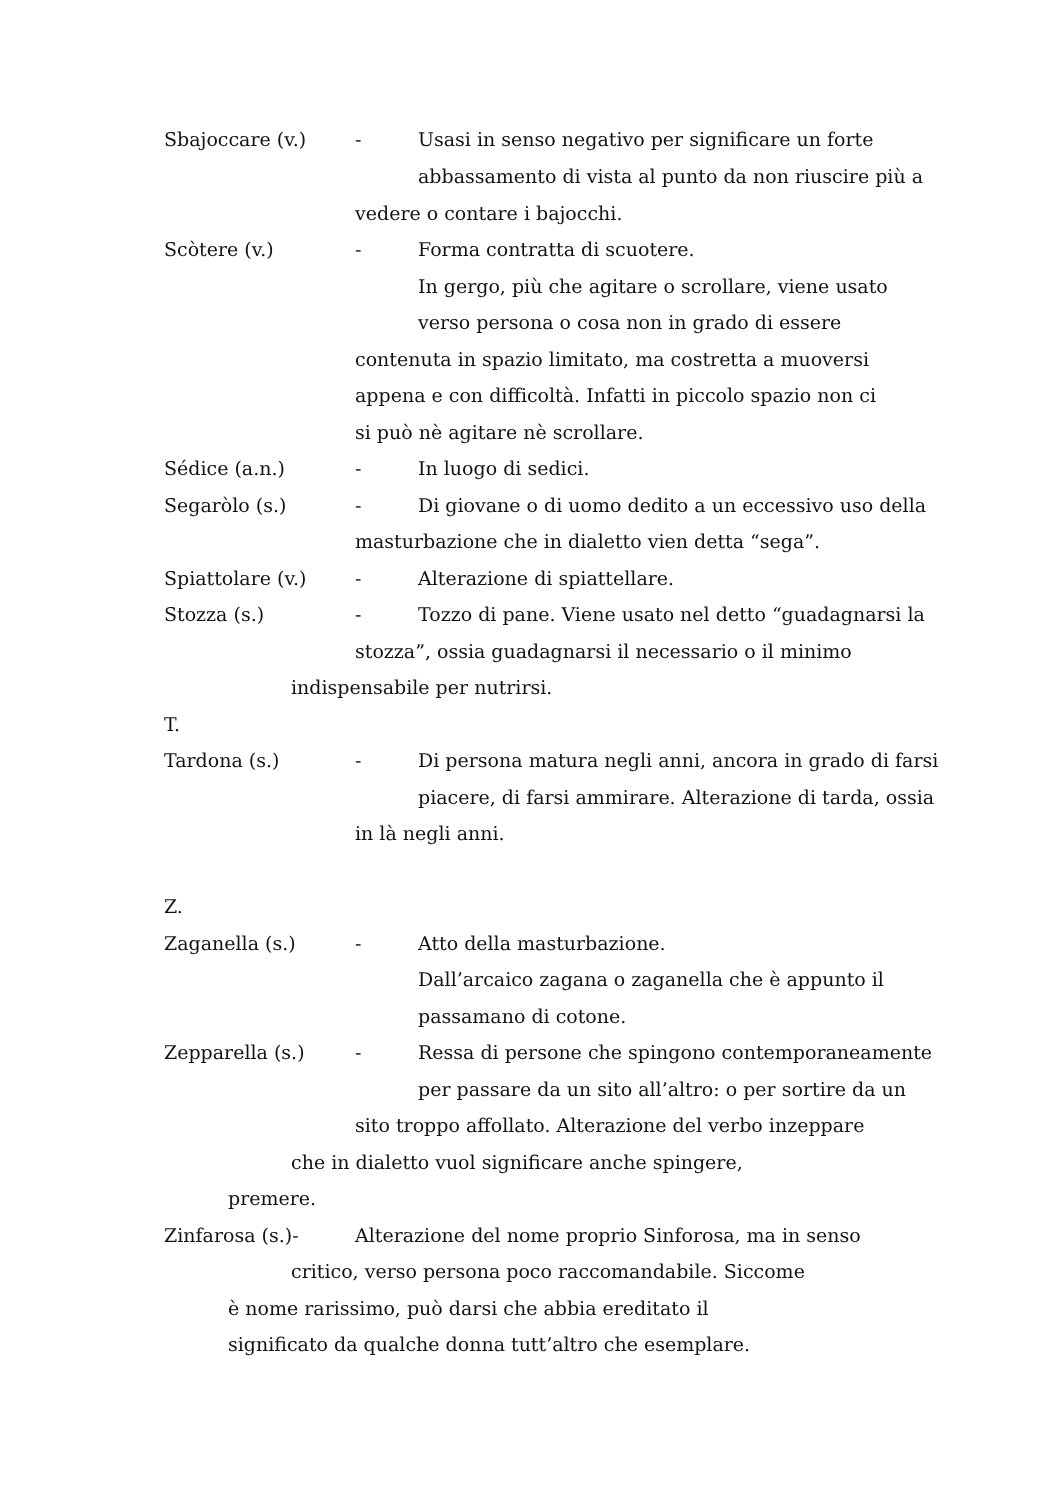Sbajoccare (v.) - Usasi in senso negativo per significare un forte
abbassamento di vista al punto da non riuscire più a
vedere o contare i bajocchi.
Scòtere (v.) - Forma contratta di scuotere.
In gergo, più che agitare o scrollare, viene usato
verso persona o cosa non in grado di essere
contenuta in spazio limitato, ma costretta a muoversi
appena e con difficoltà. Infatti in piccolo spazio non ci
si può nè agitare nè scrollare.
Sédice (a.n.) - In luogo di sedici.
Segaròlo (s.) - Di giovane o di uomo dedito a un eccessivo uso della
masturbazione che in dialetto vien detta “sega”.
Spiattolare (v.) - Alterazione di spiattellare.
Stozza (s.) - Tozzo di pane. Viene usato nel detto “guadagnarsi la
stozza”, ossia guadagnarsi il necessario o il minimo
indispensabile per nutrirsi.
T.
Tardona (s.) - Di persona matura negli anni, ancora in grado di farsi
piacere, di farsi ammirare. Alterazione di tarda, ossia
in là negli anni.
Z.
Zaganella (s.) - Atto della masturbazione.
Dall’arcaico zagana o zaganella che è appunto il
passamano di cotone.
Zepparella (s.) - Ressa di persone che spingono contemporaneamente
per passare da un sito all’altro: o per sortire da un
sito troppo affollato. Alterazione del verbo inzeppare
che in dialetto vuol significare anche spingere,
premere.
Zinfarosa (s.)- Alterazione del nome proprio Sinforosa, ma in senso
critico, verso persona poco raccomandabile. Siccome
è nome rarissimo, può darsi che abbia ereditato il
significato da qualche donna tutt’altro che esemplare.